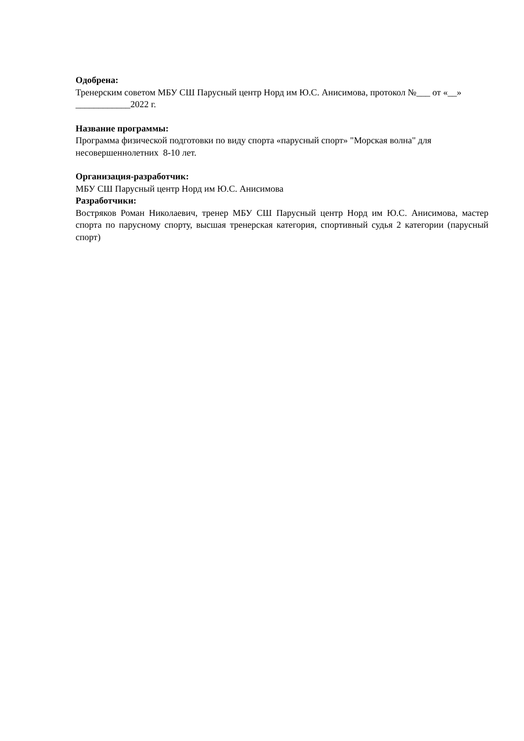Одобрена:
Тренерским советом МБУ СШ Парусный центр Норд им Ю.С. Анисимова, протокол №___ от «__» ____________2022 г.
Название программы:
Программа физической подготовки по виду спорта «парусный спорт» "Морская волна" для несовершеннолетних 8-10 лет.
Организация-разработчик:
МБУ СШ Парусный центр Норд им Ю.С. Анисимова
Разработчики:
Востряков Роман Николаевич, тренер МБУ СШ Парусный центр Норд им Ю.С. Анисимова, мастер спорта по парусному спорту, высшая тренерская категория, спортивный судья 2 категории (парусный спорт)